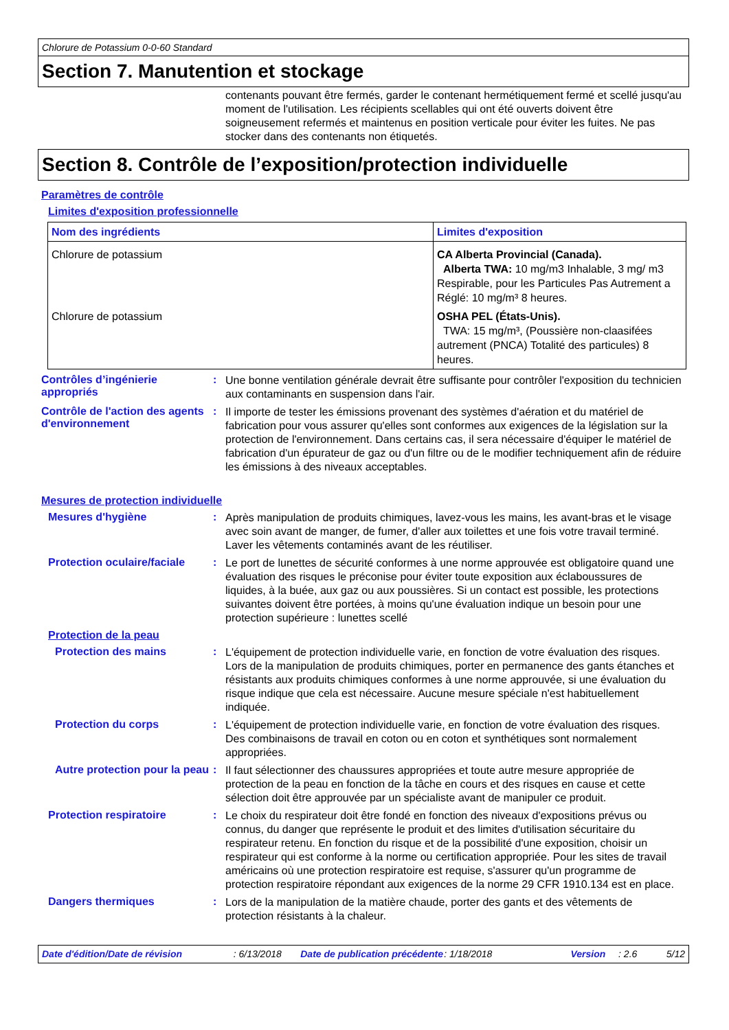Chlorure de Potassium 0-0-60 Standard
Section 7. Manutention et stockage
contenants pouvant être fermés, garder le contenant hermétiquement fermé et scellé jusqu'au moment de l'utilisation. Les récipients scellables qui ont été ouverts doivent être soigneusement refermés et maintenus en position verticale pour éviter les fuites. Ne pas stocker dans des contenants non étiquetés.
Section 8. Contrôle de l’exposition/protection individuelle
Paramètres de contrôle
Limites d'exposition professionnelle
| Nom des ingrédients | Limites d'exposition |
| --- | --- |
| Chlorure de potassium | CA Alberta Provincial (Canada). Alberta TWA: 10 mg/m3 Inhalable, 3 mg/ m3 Respirable, pour les Particules Pas Autrement a Réglé: 10 mg/m³ 8 heures. |
| Chlorure de potassium | OSHA PEL (États-Unis). TWA: 15 mg/m³, (Poussière non-claasifées autrement (PNCA) Totalité des particules) 8 heures. |
Contrôles d’ingénierie appropriés
:
Une bonne ventilation générale devrait être suffisante pour contrôler l'exposition du technicien aux contaminants en suspension dans l'air.
Contrôle de l'action des agents d'environnement
:
Il importe de tester les émissions provenant des systèmes d'aération et du matériel de fabrication pour vous assurer qu'elles sont conformes aux exigences de la législation sur la protection de l'environnement. Dans certains cas, il sera nécessaire d'équiper le matériel de fabrication d'un épurateur de gaz ou d'un filtre ou de le modifier techniquement afin de réduire les émissions à des niveaux acceptables.
Mesures de protection individuelle
Mesures d'hygiène :
Après manipulation de produits chimiques, lavez-vous les mains, les avant-bras et le visage avec soin avant de manger, de fumer, d'aller aux toilettes et une fois votre travail terminé. Laver les vêtements contaminés avant de les réutiliser.
Protection oculaire/faciale
:
Le port de lunettes de sécurité conformes à une norme approuvée est obligatoire quand une évaluation des risques le préconise pour éviter toute exposition aux éclaboussures de liquides, à la buée, aux gaz ou aux poussières. Si un contact est possible, les protections suivantes doivent être portées, à moins qu'une évaluation indique un besoin pour une protection supérieure : lunettes scellé
Protection de la peau
Protection des mains :
L'équipement de protection individuelle varie, en fonction de votre évaluation des risques. Lors de la manipulation de produits chimiques, porter en permanence des gants étanches et résistants aux produits chimiques conformes à une norme approuvée, si une évaluation du risque indique que cela est nécessaire. Aucune mesure spéciale n'est habituellement indiquée.
Protection du corps :
L'équipement de protection individuelle varie, en fonction de votre évaluation des risques. Des combinaisons de travail en coton ou en coton et synthétiques sont normalement appropriées.
Autre protection pour la peau
:
Il faut sélectionner des chaussures appropriées et toute autre mesure appropriée de protection de la peau en fonction de la tâche en cours et des risques en cause et cette sélection doit être approuvée par un spécialiste avant de manipuler ce produit.
Protection respiratoire :
Le choix du respirateur doit être fondé en fonction des niveaux d'expositions prévus ou connus, du danger que représente le produit et des limites d'utilisation sécuritaire du respirateur retenu. En fonction du risque et de la possibilité d'une exposition, choisir un respirateur qui est conforme à la norme ou certification appropriée. Pour les sites de travail américains où une protection respiratoire est requise, s'assurer qu'un programme de protection respiratoire répondant aux exigences de la norme 29 CFR 1910.134 est en place.
Dangers thermiques :
Lors de la manipulation de la matière chaude, porter des gants et des vêtements de protection résistants à la chaleur.
Date d'édition/Date de révision : 6/13/2018 Date de publication précédente
: 1/18/2018 Version : 2.6 5/12